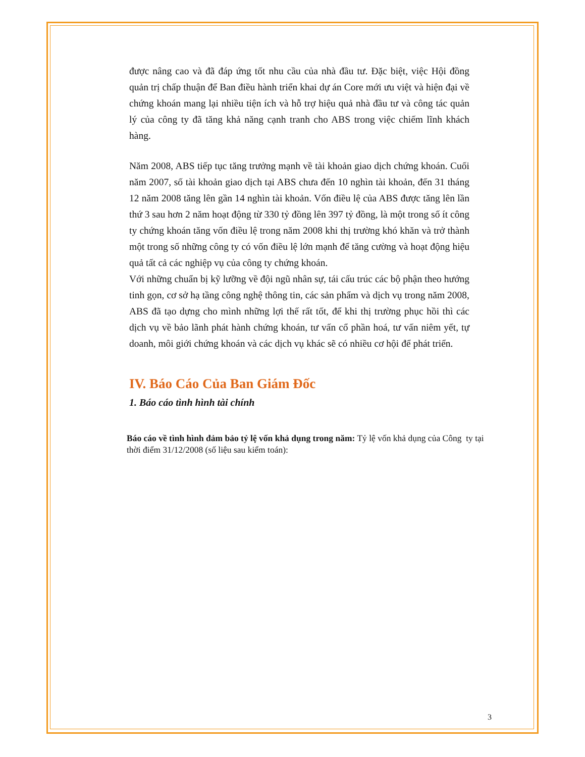được nâng cao và đã đáp ứng tốt nhu cầu của nhà đầu tư. Đặc biệt, việc Hội đồng quản trị chấp thuận để Ban điều hành triển khai dự án Core mới ưu việt và hiện đại về chứng khoán mang lại nhiều tiện ích và hỗ trợ hiệu quả nhà đầu tư và công tác quản lý của công ty đã tăng khả năng cạnh tranh cho ABS trong việc chiếm lĩnh khách hàng.
Năm 2008, ABS tiếp tục tăng trưởng mạnh về tài khoản giao dịch chứng khoán. Cuối năm 2007, số tài khoản giao dịch tại ABS chưa đến 10 nghìn tài khoản, đến 31 tháng 12 năm 2008 tăng lên gần 14 nghìn tài khoản. Vốn điều lệ của ABS được tăng lên lần thứ 3 sau hơn 2 năm hoạt động từ 330 tỷ đồng lên 397 tỷ đồng, là một trong số ít công ty chứng khoán tăng vốn điều lệ trong năm 2008 khi thị trường khó khăn và trở thành một trong số những công ty có vốn điều lệ lớn mạnh để tăng cường và hoạt động hiệu quả tất cả các nghiệp vụ của công ty chứng khoán.
Với những chuẩn bị kỹ lưỡng về đội ngũ nhân sự, tái cấu trúc các bộ phận theo hướng tinh gọn, cơ sở hạ tầng công nghệ thông tin, các sản phẩm và dịch vụ trong năm 2008, ABS đã tạo dựng cho mình những lợi thế rất tốt, để khi thị trường phục hồi thì các dịch vụ về bảo lãnh phát hành chứng khoán, tư vấn cổ phần hoá, tư vấn niêm yết, tự doanh, môi giới chứng khoán và các dịch vụ khác sẽ có nhiều cơ hội để phát triển.
IV. Báo Cáo Của Ban Giám Đốc
1. Báo cáo tình hình tài chính
Báo cáo về tình hình đảm bảo tỷ lệ vốn khả dụng trong năm: Tỷ lệ vốn khả dụng của Công ty tại thời điểm 31/12/2008 (số liệu sau kiểm toán):
3